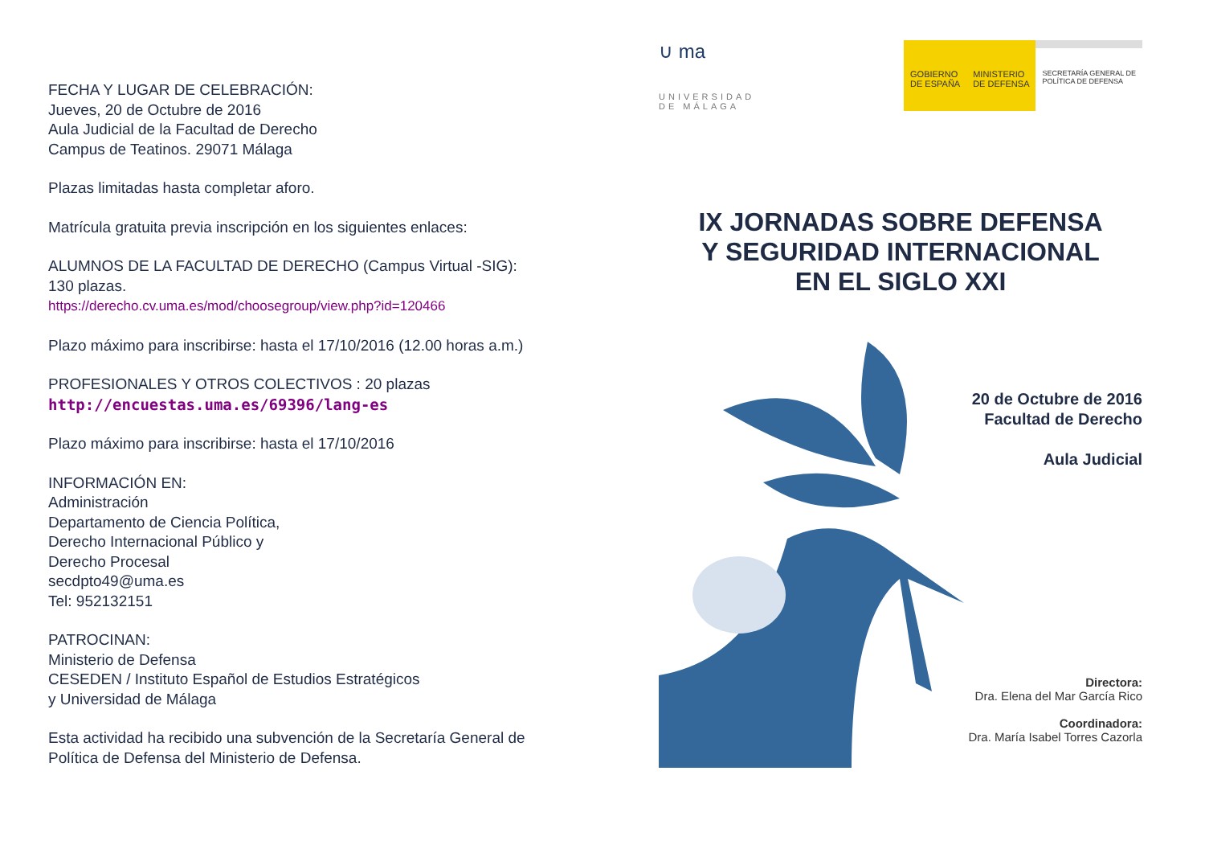FECHA Y LUGAR DE CELEBRACIÓN:
Jueves, 20 de Octubre de 2016
Aula Judicial de la Facultad de Derecho
Campus de Teatinos. 29071 Málaga
Plazas limitadas hasta completar aforo.
Matrícula gratuita previa inscripción en los siguientes enlaces:
ALUMNOS DE LA FACULTAD DE DERECHO (Campus Virtual -SIG):
130 plazas.
https://derecho.cv.uma.es/mod/choosegroup/view.php?id=120466
Plazo máximo para inscribirse: hasta el 17/10/2016 (12.00 horas a.m.)
PROFESIONALES Y OTROS COLECTIVOS : 20 plazas
http://encuestas.uma.es/69396/lang-es
Plazo máximo para inscribirse: hasta el 17/10/2016
INFORMACIÓN EN:
Administración
Departamento de Ciencia Política,
Derecho Internacional Público y
Derecho Procesal
secdpto49@uma.es
Tel: 952132151
PATROCINAN:
Ministerio de Defensa
CESEDEN / Instituto Español de Estudios Estratégicos
y Universidad de Málaga
Esta actividad ha recibido una subvención de la Secretaría General de Política de Defensa del Ministerio de Defensa.
∪ ma
UNIVERSIDAD
DE MÁLAGA
GOBIERNO
DE ESPAÑA
MINISTERIO
DE DEFENSA
SECRETARÍA GENERAL DE
POLÍTICA DE DEFENSA
IX JORNADAS SOBRE DEFENSA
Y SEGURIDAD INTERNACIONAL
EN EL SIGLO XXI
20 de Octubre de 2016
Facultad de Derecho
Aula Judicial
Directora:
Dra. Elena del Mar García Rico
Coordinadora:
Dra. María Isabel Torres Cazorla